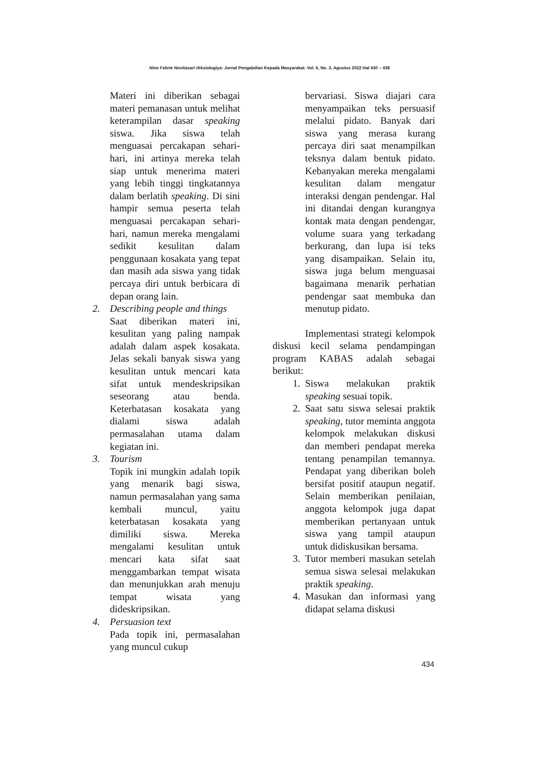Nine Febrie Novitasari /Aksiologiya: Jurnal Pengabdian Kepada Masyarakat. Vol. 6, No. 3, Agustus 2022 Hal 430 – 438
Materi ini diberikan sebagai materi pemanasan untuk melihat keterampilan dasar speaking siswa. Jika siswa telah menguasai percakapan sehari-hari, ini artinya mereka telah siap untuk menerima materi yang lebih tinggi tingkatannya dalam berlatih speaking. Di sini hampir semua peserta telah menguasai percakapan sehari-hari, namun mereka mengalami sedikit kesulitan dalam penggunaan kosakata yang tepat dan masih ada siswa yang tidak percaya diri untuk berbicara di depan orang lain.
2. Describing people and things
Saat diberikan materi ini, kesulitan yang paling nampak adalah dalam aspek kosakata. Jelas sekali banyak siswa yang kesulitan untuk mencari kata sifat untuk mendeskripsikan seseorang atau benda. Keterbatasan kosakata yang dialami siswa adalah permasalahan utama dalam kegiatan ini.
3. Tourism
Topik ini mungkin adalah topik yang menarik bagi siswa, namun permasalahan yang sama kembali muncul, yaitu keterbatasan kosakata yang dimiliki siswa. Mereka mengalami kesulitan untuk mencari kata sifat saat menggambarkan tempat wisata dan menunjukkan arah menuju tempat wisata yang dideskripsikan.
4. Persuasion text
Pada topik ini, permasalahan yang muncul cukup
bervariasi. Siswa diajari cara menyampaikan teks persuasif melalui pidato. Banyak dari siswa yang merasa kurang percaya diri saat menampilkan teksnya dalam bentuk pidato. Kebanyakan mereka mengalami kesulitan dalam mengatur interaksi dengan pendengar. Hal ini ditandai dengan kurangnya kontak mata dengan pendengar, volume suara yang terkadang berkurang, dan lupa isi teks yang disampaikan. Selain itu, siswa juga belum menguasai bagaimana menarik perhatian pendengar saat membuka dan menutup pidato.
Implementasi strategi kelompok diskusi kecil selama pendampingan program KABAS adalah sebagai berikut:
1. Siswa melakukan praktik speaking sesuai topik.
2. Saat satu siswa selesai praktik speaking, tutor meminta anggota kelompok melakukan diskusi dan memberi pendapat mereka tentang penampilan temannya. Pendapat yang diberikan boleh bersifat positif ataupun negatif. Selain memberikan penilaian, anggota kelompok juga dapat memberikan pertanyaan untuk siswa yang tampil ataupun untuk didiskusikan bersama.
3. Tutor memberi masukan setelah semua siswa selesai melakukan praktik speaking.
4. Masukan dan informasi yang didapat selama diskusi
434